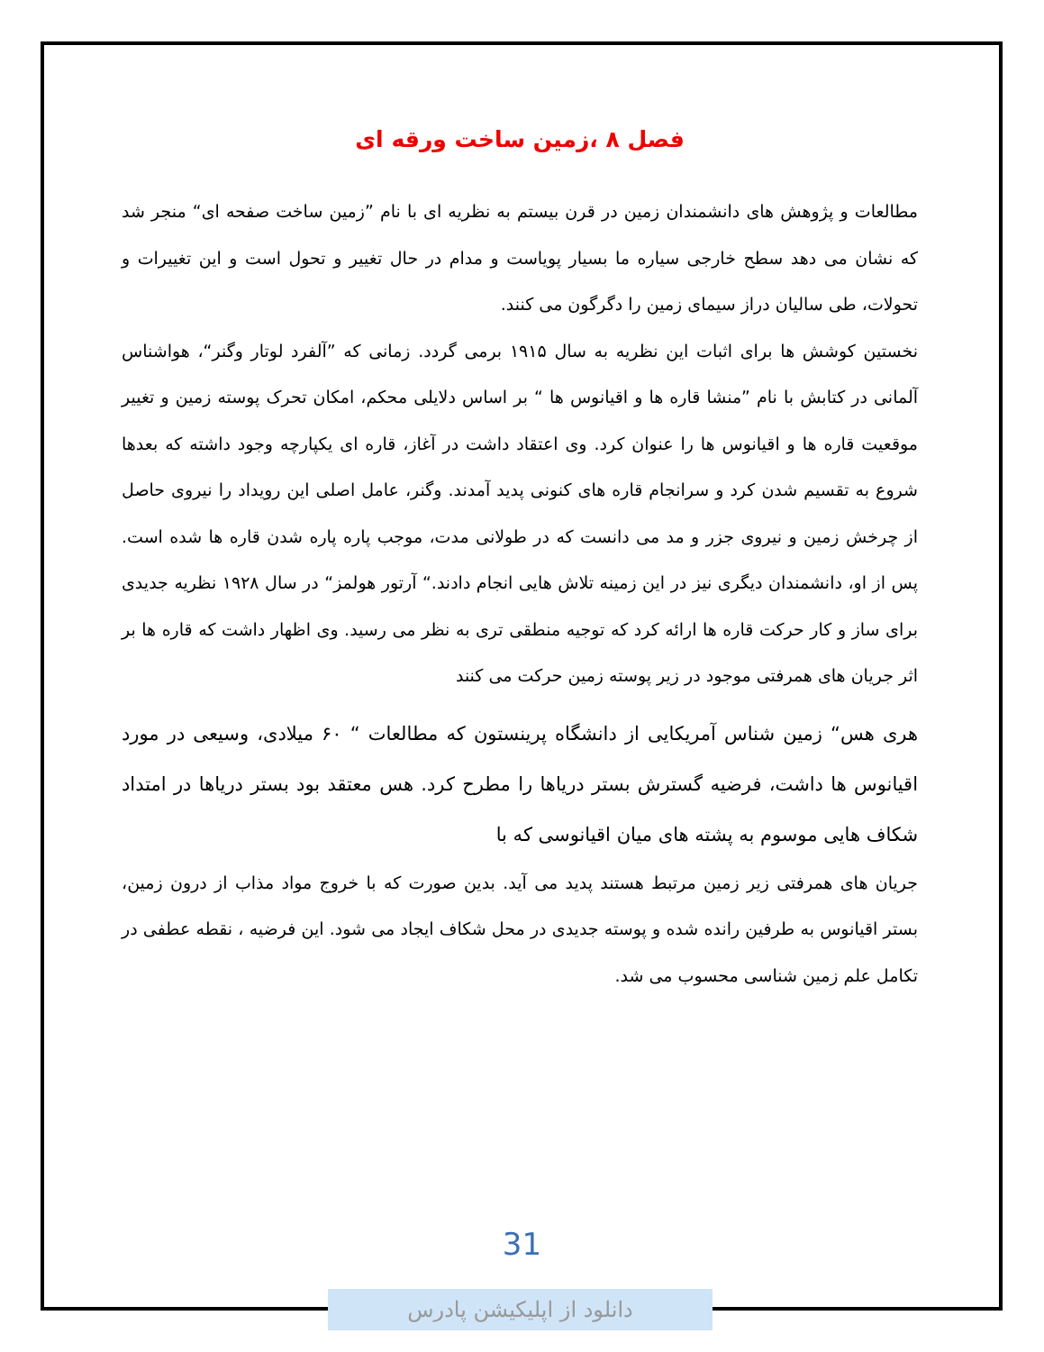فصل ۸ ،زمین ساخت ورقه ای
مطالعات و پژوهش های دانشمندان زمین در قرن بیستم به نظریه ای با نام ”زمین ساخت صفحه ای“ منجر شد که نشان می دهد سطح خارجی سیاره ما بسیار پویاست و مدام در حال تغییر و تحول است و این تغییرات و تحولات، طی سالیان دراز سیمای زمین را دگرگون می کنند.
نخستین کوشش ها برای اثبات این نظریه به سال ۱۹۱۵ برمی گردد. زمانی که ”آلفرد لوتار وگنر“، هواشناس آلمانی در کتابش با نام ”منشا قاره ها و اقیانوس ها “ بر اساس دلایلی محکم، امکان تحرک پوسته زمین و تغییر موقعیت قاره ها و اقیانوس ها را عنوان کرد. وی اعتقاد داشت در آغاز، قاره ای یکپارچه وجود داشته که بعدها شروع به تقسیم شدن کرد و سرانجام قاره های کنونی پدید آمدند. وگنر، عامل اصلی این رویداد را نیروی حاصل از چرخش زمین و نیروی جزر و مد می دانست که در طولانی مدت، موجب پاره پاره شدن قاره ها شده است. پس از او، دانشمندان دیگری نیز در این زمینه تلاش هایی انجام دادند.“ آرتور هولمز“ در سال ۱۹۲۸ نظریه جدیدی برای ساز و کار حرکت قاره ها ارائه کرد که توجیه منطقی تری به نظر می رسید. وی اظهار داشت که قاره ها بر اثر جریان های همرفتی موجود در زیر پوسته زمین حرکت می کنند
هری هس“ زمین شناس آمریکایی از دانشگاه پرینستون که مطالعات “ ۶۰ میلادی، وسیعی در مورد اقیانوس ها داشت، فرضیه گسترش بستر دریاها را مطرح کرد. هس معتقد بود بستر دریاها در امتداد شکاف هایی موسوم به پشته های میان اقیانوسی که با
جریان های همرفتی زیر زمین مرتبط هستند پدید می آید. بدین صورت که با خروج مواد مذاب از درون زمین، بستر اقیانوس به طرفین رانده شده و پوسته جدیدی در محل شکاف ایجاد می شود. این فرضیه ، نقطه عطفی در تکامل علم زمین شناسی محسوب می شد.
31
دانلود از اپلیکیشن پادرس